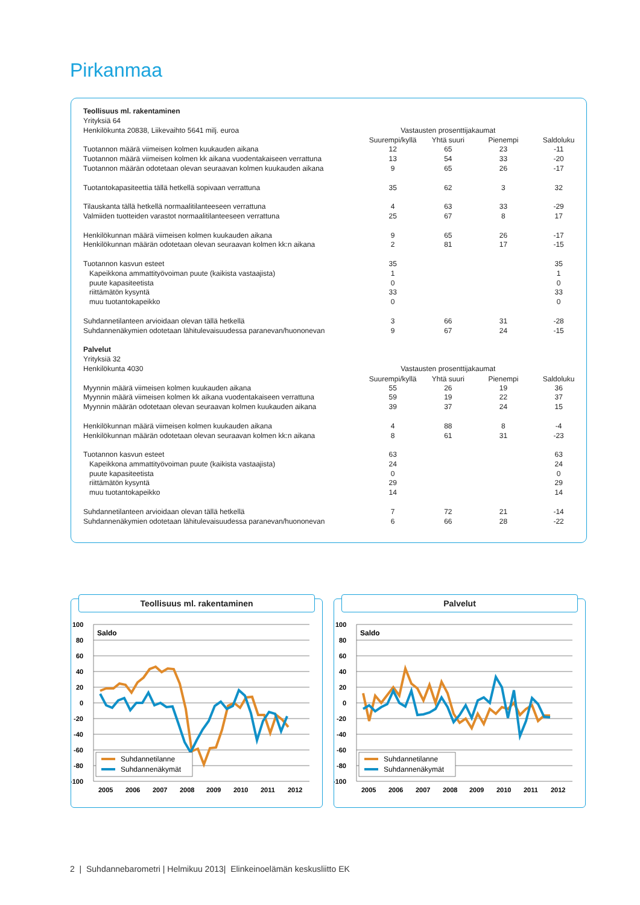Pirkanmaa
| Teollisuus ml. rakentaminen | | | | |
| Yrityksiä 64 | | | | |
| Henkilökunta 20838, Liikevaihto 5641 milj. euroa | Vastausten prosenttijakaumat | | | |
| | Suurempi/kyllä | Yhtä suuri | Pienempi | Saldoluku |
| Tuotannon määrä viimeisen kolmen kuukauden aikana | 12 | 65 | 23 | -11 |
| Tuotannon määrä viimeisen kolmen kk aikana vuodentakaiseen verrattuna | 13 | 54 | 33 | -20 |
| Tuotannon määrän odotetaan olevan seuraavan kolmen kuukauden aikana | 9 | 65 | 26 | -17 |
| Tuotantokapasiteettia tällä hetkellä sopivaan verrattuna | 35 | 62 | 3 | 32 |
| Tilauskanta tällä hetkellä normaalitilanteeseen verrattuna | 4 | 63 | 33 | -29 |
| Valmiiden tuotteiden varastot normaalitilanteeseen verrattuna | 25 | 67 | 8 | 17 |
| Henkilökunnan määrä viimeisen kolmen kuukauden aikana | 9 | 65 | 26 | -17 |
| Henkilökunnan määrän odotetaan olevan seuraavan kolmen kk:n aikana | 2 | 81 | 17 | -15 |
| Tuotannon kasvun esteet | 35 | | | 35 |
| Kapeikkona ammattityövoiman puute (kaikista vastaajista) | 1 | | | 1 |
| puute kapasiteetista | 0 | | | 0 |
| riittämätön kysyntä | 33 | | | 33 |
| muu tuotantokapeikko | 0 | | | 0 |
| Suhdannetilanteen arvioidaan olevan tällä hetkellä | 3 | 66 | 31 | -28 |
| Suhdannenäkymien odotetaan lähitulevaisuudessa paranevan/huononevan | 9 | 67 | 24 | -15 |
| Palvelut | | | | |
| Yrityksiä 32 | | | | |
| Henkilökunta 4030 | Vastausten prosenttijakaumat | | | |
| | Suurempi/kyllä | Yhtä suuri | Pienempi | Saldoluku |
| Myynnin määrä viimeisen kolmen kuukauden aikana | 55 | 26 | 19 | 36 |
| Myynnin määrä viimeisen kolmen kk aikana vuodentakaiseen verrattuna | 59 | 19 | 22 | 37 |
| Myynnin määrän odotetaan olevan seuraavan kolmen kuukauden aikana | 39 | 37 | 24 | 15 |
| Henkilökunnan määrä viimeisen kolmen kuukauden aikana | 4 | 88 | 8 | -4 |
| Henkilökunnan määrän odotetaan olevan seuraavan kolmen kk:n aikana | 8 | 61 | 31 | -23 |
| Tuotannon kasvun esteet | 63 | | | 63 |
| Kapeikkona ammattityövoiman puute (kaikista vastaajista) | 24 | | | 24 |
| puute kapasiteetista | 0 | | | 0 |
| riittämätön kysyntä | 29 | | | 29 |
| muu tuotantokapeikko | 14 | | | 14 |
| Suhdannetilanteen arvioidaan olevan tällä hetkellä | 7 | 72 | 21 | -14 |
| Suhdannenäkymien odotetaan lähitulevaisuudessa paranevan/huononevan | 6 | 66 | 28 | -22 |
Teollisuus ml. rakentaminen
100
80
60
40
20
0
-20
-40
-60
-80
-100
Saldo
Suhdannetilanne
Suhdannenäkymät
2005
2006
2007
2008
2009
2010
2011
2012
Palvelut
100
80
60
40
20
0
-20
-40
-60
-80
-100
Saldo
Suhdannetilanne
Suhdannenäkymät
2005
2006
2007
2008
2009
2010
2011
2012
2 | Suhdannebarometri | Helmikuu 2013| Elinkeinoelämän keskusliitto EK